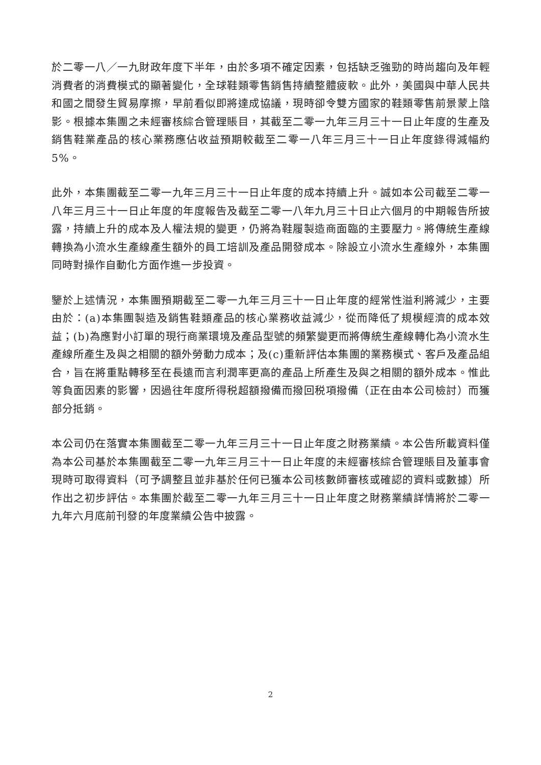於二零一八／一九財政年度下半年，由於多項不確定因素，包括缺乏強勁的時尚趨向及年輕消費者的消費模式的顯著變化，全球鞋類零售銷售持續整體疲軟。此外，美國與中華人民共和國之間發生貿易摩擦，早前看似即將達成協議，現時卻令雙方國家的鞋類零售前景蒙上陰影。根據本集團之未經審核綜合管理賬目，其截至二零一九年三月三十一日止年度的生產及銷售鞋業產品的核心業務應佔收益預期較截至二零一八年三月三十一日止年度錄得減幅約5%。
此外，本集團截至二零一九年三月三十一日止年度的成本持續上升。誠如本公司截至二零一八年三月三十一日止年度的年度報告及截至二零一八年九月三十日止六個月的中期報告所披露，持續上升的成本及人權法規的變更，仍將為鞋履製造商面臨的主要壓力。將傳統生產線轉換為小流水生產線產生額外的員工培訓及產品開發成本。除設立小流水生產線外，本集團同時對操作自動化方面作進一步投資。
鑒於上述情況，本集團預期截至二零一九年三月三十一日止年度的經常性溢利將減少，主要由於：(a)本集團製造及銷售鞋類產品的核心業務收益減少，從而降低了規模經濟的成本效益；(b)為應對小訂單的現行商業環境及產品型號的頻繁變更而將傳統生產線轉化為小流水生產線所產生及與之相關的額外勞動力成本；及(c)重新評估本集團的業務模式、客戶及產品組合，旨在將重點轉移至在長遠而言利潤率更高的產品上所產生及與之相關的額外成本。惟此等負面因素的影響，因過往年度所得税超額撥備而撥回税項撥備（正在由本公司檢討）而獲部分抵銷。
本公司仍在落實本集團截至二零一九年三月三十一日止年度之財務業績。本公告所載資料僅為本公司基於本集團截至二零一九年三月三十一日止年度的未經審核綜合管理賬目及董事會現時可取得資料（可予調整且並非基於任何已獲本公司核數師審核或確認的資料或數據）所作出之初步評估。本集團於截至二零一九年三月三十一日止年度之財務業績詳情將於二零一九年六月底前刊發的年度業績公告中披露。
2